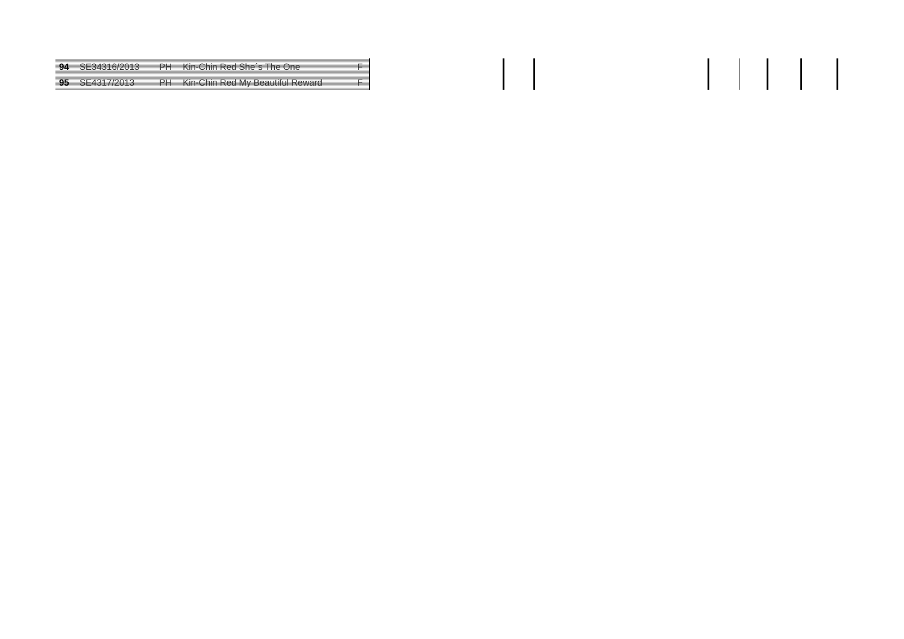| 94 | SE34316/2013 | PH | Kin-Chin Red She´s The One | F |
| 95 | SE4317/2013 | PH | Kin-Chin Red My Beautiful Reward | F |